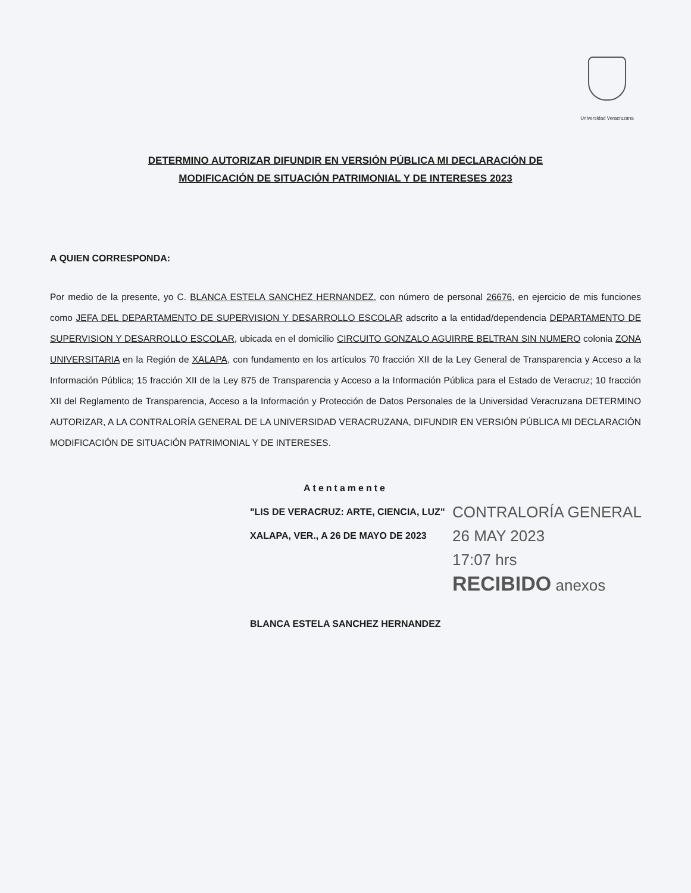Universidad Veracruzana
DETERMINO AUTORIZAR DIFUNDIR EN VERSIÓN PÚBLICA MI DECLARACIÓN DE
MODIFICACIÓN DE SITUACIÓN PATRIMONIAL Y DE INTERESES 2023
A QUIEN CORRESPONDA:
Por medio de la presente, yo C. BLANCA ESTELA SANCHEZ HERNANDEZ, con número de personal 26676, en ejercicio de mis funciones como JEFA DEL DEPARTAMENTO DE SUPERVISION Y DESARROLLO ESCOLAR adscrito a la entidad/dependencia DEPARTAMENTO DE SUPERVISION Y DESARROLLO ESCOLAR, ubicada en el domicilio CIRCUITO GONZALO AGUIRRE BELTRAN SIN NUMERO colonia ZONA UNIVERSITARIA en la Región de XALAPA, con fundamento en los artículos 70 fracción XII de la Ley General de Transparencia y Acceso a la Información Pública; 15 fracción XII de la Ley 875 de Transparencia y Acceso a la Información Pública para el Estado de Veracruz; 10 fracción XII del Reglamento de Transparencia, Acceso a la Información y Protección de Datos Personales de la Universidad Veracruzana DETERMINO AUTORIZAR, A LA CONTRALORÍA GENERAL DE LA UNIVERSIDAD VERACRUZANA, DIFUNDIR EN VERSIÓN PÚBLICA MI DECLARACIÓN MODIFICACIÓN DE SITUACIÓN PATRIMONIAL Y DE INTERESES.
Atentamente
"LIS DE VERACRUZ: ARTE, CIENCIA, LUZ"
XALAPA, VER., A 26 DE MAYO DE 2023
BLANCA ESTELA SANCHEZ HERNANDEZ
CONTRALORÍA GENERAL
26 MAY 2023
17:07 hrs
RECIBIDO anexos